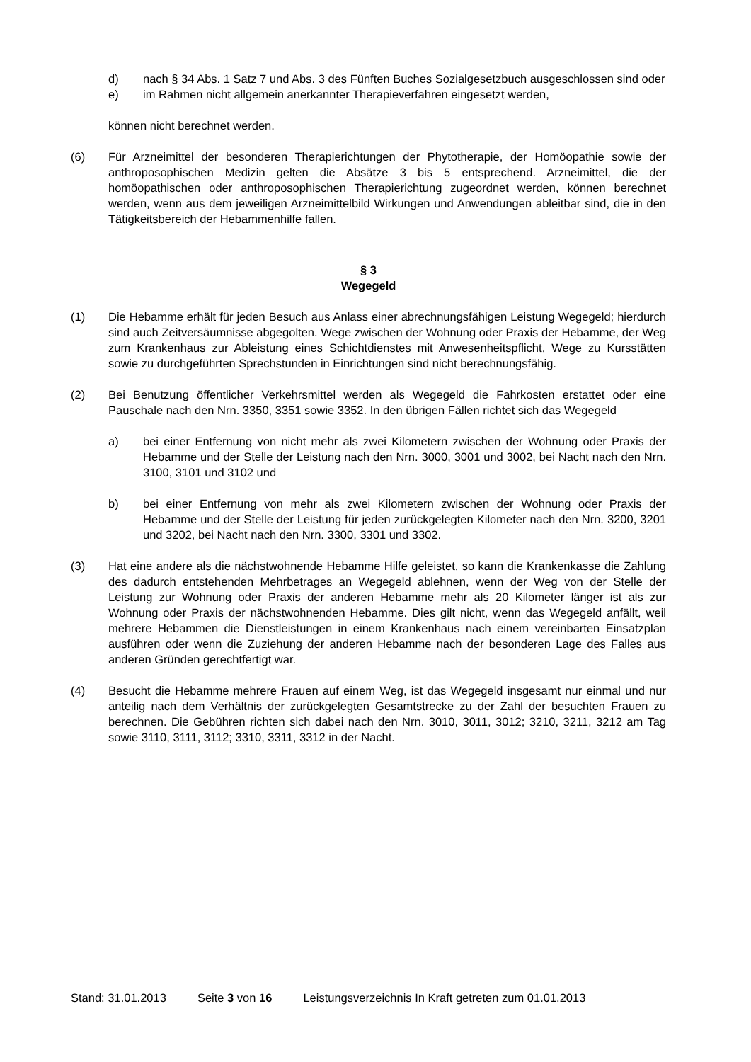d) nach § 34 Abs. 1 Satz 7 und Abs. 3 des Fünften Buches Sozialgesetzbuch ausge­schlossen sind oder
e) im Rahmen nicht allgemein anerkannter Therapieverfahren eingesetzt werden,
können nicht berechnet werden.
(6) Für Arzneimittel der besonderen Therapierichtungen der Phytotherapie, der Homöopa­thie sowie der anthroposophischen Medizin gelten die Absätze 3 bis 5 entsprechend. Arzneimittel, die der homöopathischen oder anthroposophischen Therapierichtung zuge­ordnet werden, können berechnet werden, wenn aus dem jeweiligen Arzneimittelbild Wirkungen und Anwendungen ableitbar sind, die in den Tätigkeitsbereich der Hebam­menhilfe fallen.
§ 3
Wegegeld
(1) Die Hebamme erhält für jeden Besuch aus Anlass einer abrechnungsfähigen Leistung Wegegeld; hierdurch sind auch Zeitversäumnisse abgegolten. Wege zwischen der Wohnung oder Praxis der Hebamme, der Weg zum Krankenhaus zur Ableistung eines Schichtdienstes mit Anwesenheitspflicht, Wege zu Kursstätten sowie zu durchgeführten Sprechstunden in Einrichtungen sind nicht berechnungsfähig.
(2) Bei Benutzung öffentlicher Verkehrsmittel werden als Wegegeld die Fahrkosten erstattet oder eine Pauschale nach den Nrn. 3350, 3351 sowie 3352. In den übrigen Fällen richtet sich das Wegegeld
a) bei einer Entfernung von nicht mehr als zwei Kilometern zwischen der Wohnung oder Praxis der Hebamme und der Stelle der Leistung nach den Nrn. 3000, 3001 und 3002, bei Nacht nach den Nrn. 3100, 3101 und 3102 und
b) bei einer Entfernung von mehr als zwei Kilometern zwischen der Wohnung oder Praxis der Hebamme und der Stelle der Leistung für jeden zurückgelegten Kilome­ter nach den Nrn. 3200, 3201 und 3202, bei Nacht nach den Nrn. 3300, 3301 und 3302.
(3) Hat eine andere als die nächstwohnende Hebamme Hilfe geleistet, so kann die Kran­kenkasse die Zahlung des dadurch entstehenden Mehrbetrages an Wegegeld ablehnen, wenn der Weg von der Stelle der Leistung zur Wohnung oder Praxis der anderen Heb­amme mehr als 20 Kilometer länger ist als zur Wohnung oder Praxis der nächstwohnen­den Hebamme. Dies gilt nicht, wenn das Wegegeld anfällt, weil mehrere Hebammen die Dienstleistungen in einem Krankenhaus nach einem vereinbarten Einsatzplan ausführen oder wenn die Zuziehung der anderen Hebamme nach der besonderen Lage des Falles aus anderen Gründen gerechtfertigt war.
(4) Besucht die Hebamme mehrere Frauen auf einem Weg, ist das Wegegeld insgesamt nur einmal und nur anteilig nach dem Verhältnis der zurückgelegten Gesamtstrecke zu der Zahl der besuchten Frauen zu berechnen. Die Gebühren richten sich dabei nach den Nrn. 3010, 3011, 3012; 3210, 3211, 3212 am Tag sowie 3110, 3111, 3112; 3310, 3311, 3312 in der Nacht.
Stand: 31.01.2013 Seite 3 von 16 Leistungsverzeichnis In Kraft getreten zum 01.01.2013